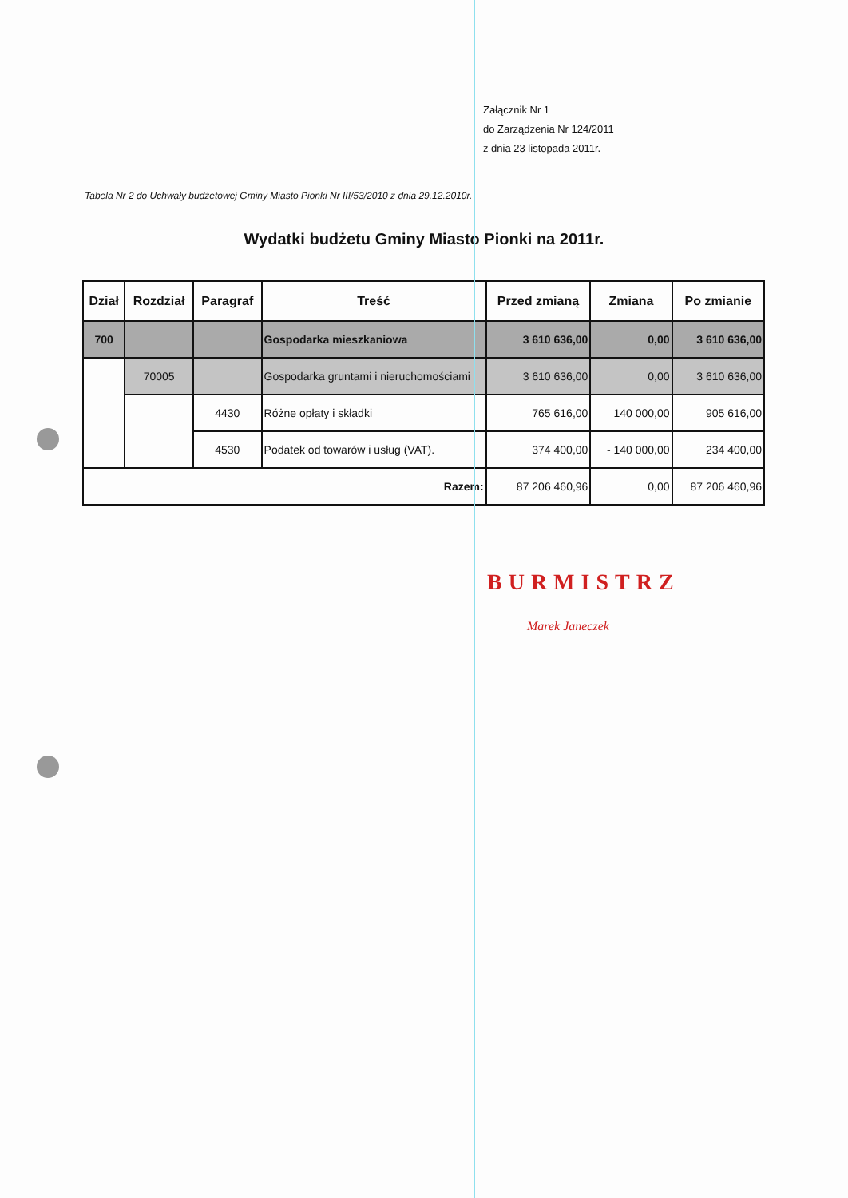Załącznik Nr 1
do Zarządzenia Nr 124/2011
z dnia 23 listopada 2011r.
Tabela Nr 2 do Uchwały budżetowej Gminy Miasto Pionki Nr III/53/2010 z dnia 29.12.2010r.
Wydatki budżetu Gminy Miasto Pionki na 2011r.
| Dział | Rozdział | Paragraf | Treść | Przed zmianą | Zmiana | Po zmianie |
| --- | --- | --- | --- | --- | --- | --- |
| 700 | | | Gospodarka mieszkaniowa | 3 610 636,00 | 0,00 | 3 610 636,00 |
| | 70005 | | Gospodarka gruntami i nieruchomościami | 3 610 636,00 | 0,00 | 3 610 636,00 |
| | | 4430 | Różne opłaty i składki | 765 616,00 | 140 000,00 | 905 616,00 |
| | | 4530 | Podatek od towarów i usług (VAT). | 374 400,00 | - 140 000,00 | 234 400,00 |
| Razem: | | | | 87 206 460,96 | 0,00 | 87 206 460,96 |
BURMISTRZ
Marek Janeczek